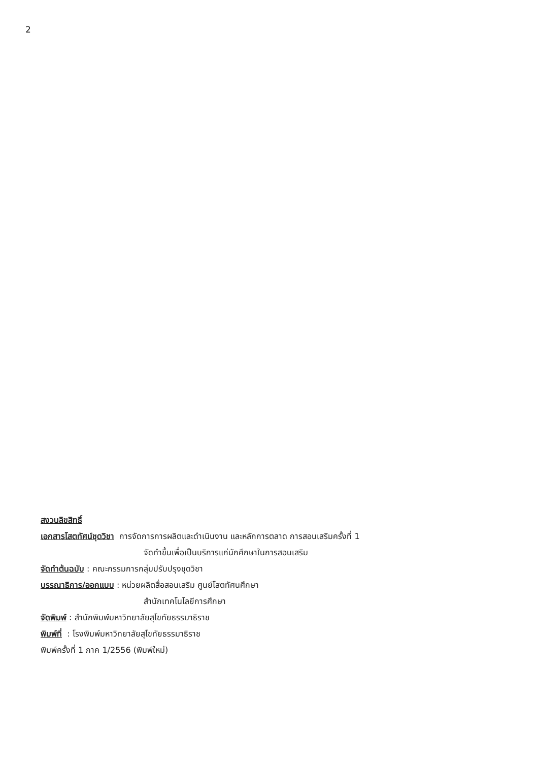2
สงวนลิขสิทธิ์
เอกสารโสตทัศน์ชุดวิชา การจัดการการผลิตและดำเนินงาน และหลักการตลาด การสอนเสริมครั้งที่ 1
จัดทำขึ้นเพื่อเป็นบริการแก่นักศึกษาในการสอนเสริม
จัดทำต้นฉบับ : คณะกรรมการกลุ่มปรับปรุงชุดวิชา
บรรณาธิการ/ออกแบบ : หน่วยผลิตสื่อสอนเสริม ศูนย์โสตทัศนศึกษา
สำนักเทคโนโลยีการศึกษา
จัดพิมพ์ : สำนักพิมพ์มหาวิทยาลัยสุโขทัยธรรมาธิราช
พิมพ์ที่ : โรงพิมพ์มหาวิทยาลัยสุโขทัยธรรมาธิราช
พิมพ์ครั้งที่ 1 ภาค 1/2556 (พิมพ์ใหม่)